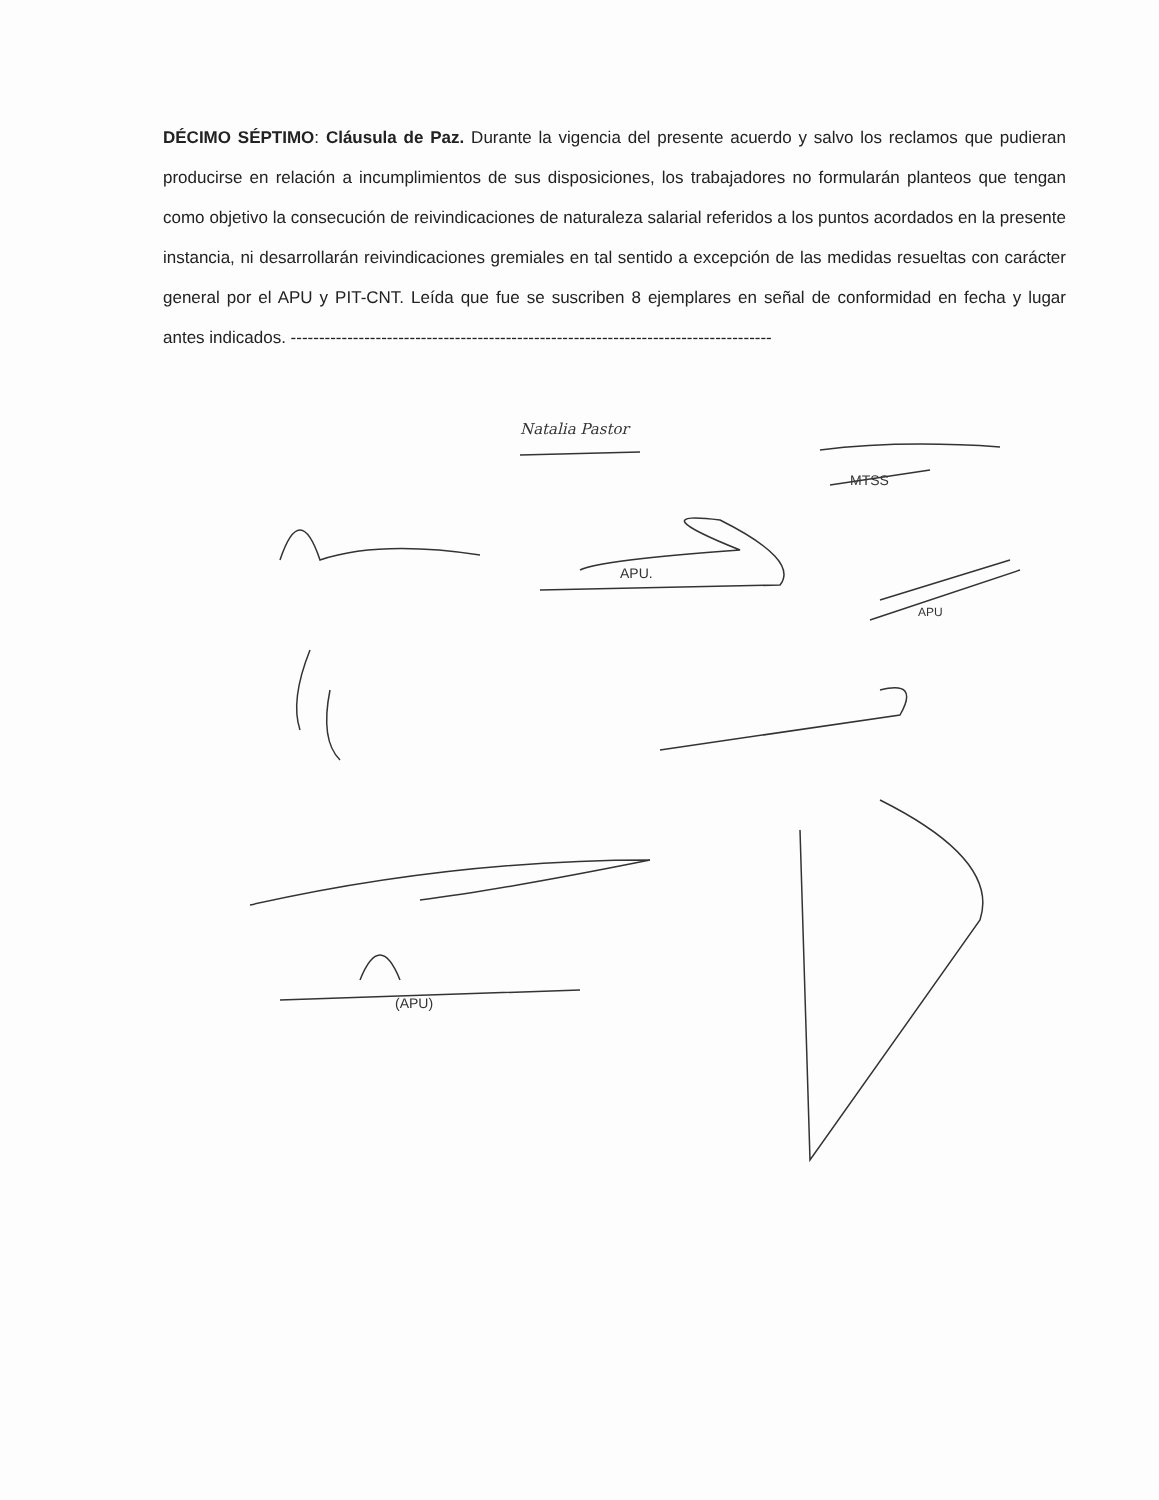DÉCIMO SÉPTIMO: Cláusula de Paz. Durante la vigencia del presente acuerdo y salvo los reclamos que pudieran producirse en relación a incumplimientos de sus disposiciones, los trabajadores no formularán planteos que tengan como objetivo la consecución de reivindicaciones de naturaleza salarial referidos a los puntos acordados en la presente instancia, ni desarrollarán reivindicaciones gremiales en tal sentido a excepción de las medidas resueltas con carácter general por el APU y PIT-CNT. Leída que fue se suscriben 8 ejemplares en señal de conformidad en fecha y lugar antes indicados. -------------------------------------------------------------------------------------
Natalia Pastor
MTSS
APU.
APU
(APU)